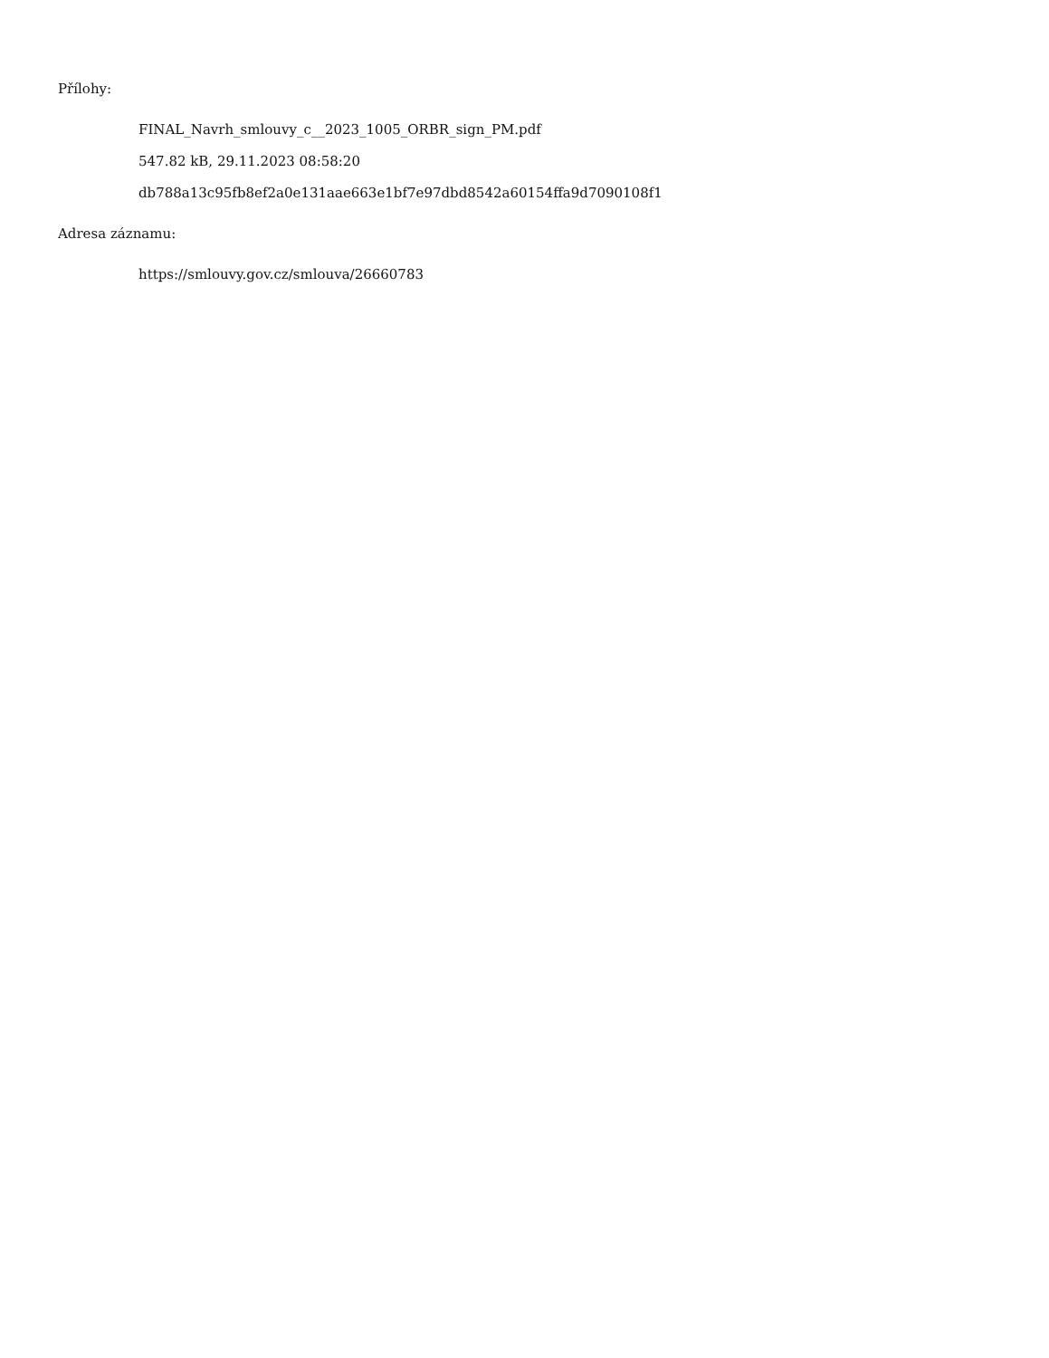Přílohy:
FINAL_Navrh_smlouvy_c__2023_1005_ORBR_sign_PM.pdf
547.82 kB, 29.11.2023 08:58:20
db788a13c95fb8ef2a0e131aae663e1bf7e97dbd8542a60154ffa9d7090108f1
Adresa záznamu:
https://smlouvy.gov.cz/smlouva/26660783